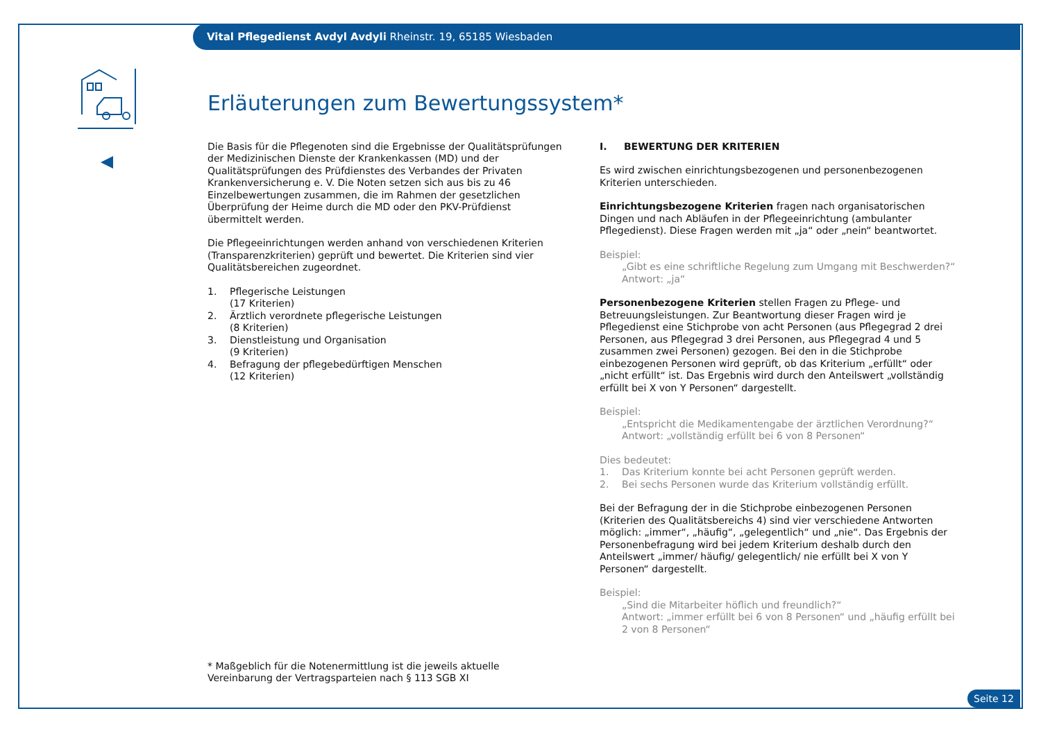Vital Pflegedienst Avdyl Avdyli Rheinstr. 19, 65185 Wiesbaden
Erläuterungen zum Bewertungssystem*
Die Basis für die Pflegenoten sind die Ergebnisse der Qualitätsprüfungen der Medizinischen Dienste der Krankenkassen (MD) und der Qualitätsprüfungen des Prüfdienstes des Verbandes der Privaten Krankenversicherung e. V. Die Noten setzen sich aus bis zu 46 Einzelbewertungen zusammen, die im Rahmen der gesetzlichen Überprüfung der Heime durch die MD oder den PKV-Prüfdienst übermittelt werden.
Die Pflegeeinrichtungen werden anhand von verschiedenen Kriterien (Transparenzkriterien) geprüft und bewertet. Die Kriterien sind vier Qualitätsbereichen zugeordnet.
1. Pflegerische Leistungen
(17 Kriterien)
2. Ärztlich verordnete pflegerische Leistungen
(8 Kriterien)
3. Dienstleistung und Organisation
(9 Kriterien)
4. Befragung der pflegebedürftigen Menschen
(12 Kriterien)
* Maßgeblich für die Notenermittlung ist die jeweils aktuelle Vereinbarung der Vertragsparteien nach § 113 SGB XI
I. BEWERTUNG DER KRITERIEN
Es wird zwischen einrichtungsbezogenen und personenbezogenen Kriterien unterschieden.
Einrichtungsbezogene Kriterien fragen nach organisatorischen Dingen und nach Abläufen in der Pflegeeinrichtung (ambulanter Pflegedienst). Diese Fragen werden mit „ja“ oder „nein“ beantwortet.
Beispiel:
„Gibt es eine schriftliche Regelung zum Umgang mit Beschwerden?“
Antwort: „ja“
Personenbezogene Kriterien stellen Fragen zu Pflege- und Betreuungsleistungen. Zur Beantwortung dieser Fragen wird je Pflegedienst eine Stichprobe von acht Personen (aus Pflegegrad 2 drei Personen, aus Pflegegrad 3 drei Personen, aus Pflegegrad 4 und 5 zusammen zwei Personen) gezogen. Bei den in die Stichprobe einbezogenen Personen wird geprüft, ob das Kriterium „erfüllt“ oder „nicht erfüllt“ ist. Das Ergebnis wird durch den Anteilswert „vollständig erfüllt bei X von Y Personen“ dargestellt.
Beispiel:
„Entspricht die Medikamentengabe der ärztlichen Verordnung?“
Antwort: „vollständig erfüllt bei 6 von 8 Personen“
Dies bedeutet:
1. Das Kriterium konnte bei acht Personen geprüft werden.
2. Bei sechs Personen wurde das Kriterium vollständig erfüllt.
Bei der Befragung der in die Stichprobe einbezogenen Personen (Kriterien des Qualitätsbereichs 4) sind vier verschiedene Antworten möglich: „immer“, „häufig“, „gelegentlich“ und „nie“. Das Ergebnis der Personenbefragung wird bei jedem Kriterium deshalb durch den Anteilswert „immer/ häufig/ gelegentlich/ nie erfüllt bei X von Y Personen“ dargestellt.
Beispiel:
„Sind die Mitarbeiter höflich und freundlich?“
Antwort: „immer erfüllt bei 6 von 8 Personen“ und „häufig erfüllt bei 2 von 8 Personen“
Seite 12